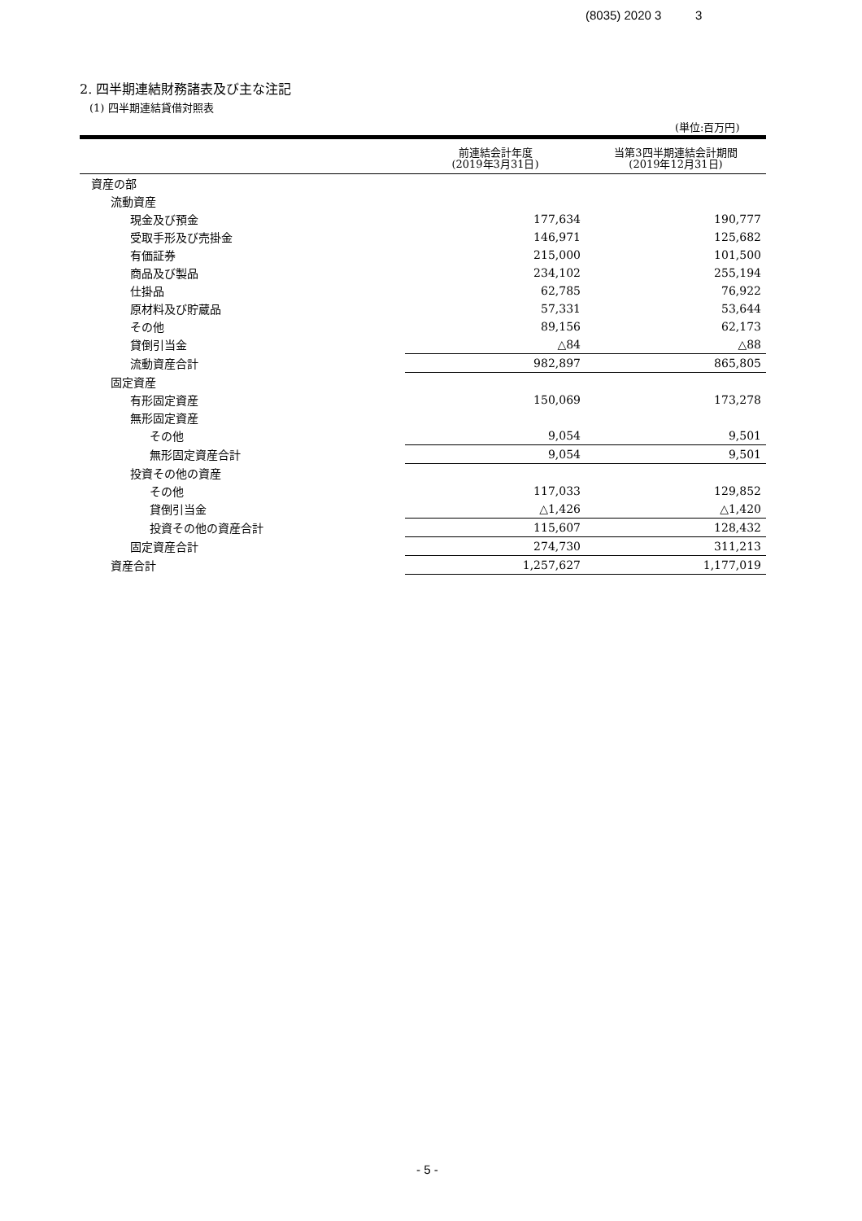(8035) 2020 3 3
2. 四半期連結財務諸表及び主な注記
(1) 四半期連結貸借対照表
(単位:百万円)
| | 前連結会計年度 (2019年3月31日) | 当第3四半期連結会計期間 (2019年12月31日) |
| --- | --- | --- |
| 資産の部 | | |
| 流動資産 | | |
| 現金及び預金 | 177,634 | 190,777 |
| 受取手形及び売掛金 | 146,971 | 125,682 |
| 有価証券 | 215,000 | 101,500 |
| 商品及び製品 | 234,102 | 255,194 |
| 仕掛品 | 62,785 | 76,922 |
| 原材料及び貯蔵品 | 57,331 | 53,644 |
| その他 | 89,156 | 62,173 |
| 貸倒引当金 | △84 | △88 |
| 流動資産合計 | 982,897 | 865,805 |
| 固定資産 | | |
| 有形固定資産 | 150,069 | 173,278 |
| 無形固定資産 | | |
| その他 | 9,054 | 9,501 |
| 無形固定資産合計 | 9,054 | 9,501 |
| 投資その他の資産 | | |
| その他 | 117,033 | 129,852 |
| 貸倒引当金 | △1,426 | △1,420 |
| 投資その他の資産合計 | 115,607 | 128,432 |
| 固定資産合計 | 274,730 | 311,213 |
| 資産合計 | 1,257,627 | 1,177,019 |
- 5 -